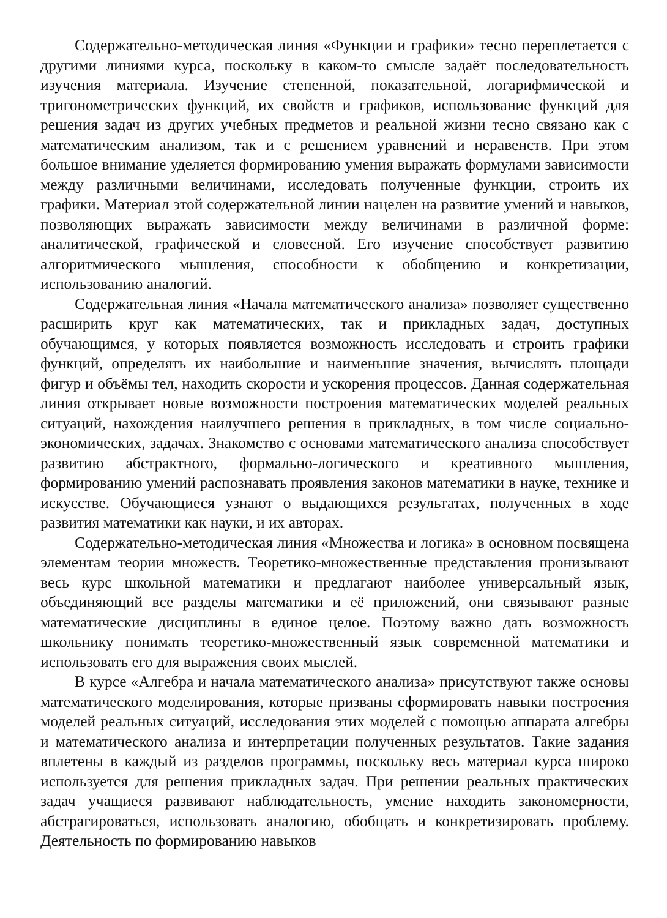Содержательно-методическая линия «Функции и графики» тесно переплетается с другими линиями курса, поскольку в каком-то смысле задаёт последовательность изучения материала. Изучение степенной, показательной, логарифмической и тригонометрических функций, их свойств и графиков, использование функций для решения задач из других учебных предметов и реальной жизни тесно связано как с математическим анализом, так и с решением уравнений и неравенств. При этом большое внимание уделяется формированию умения выражать формулами зависимости между различными величинами, исследовать полученные функции, строить их графики. Материал этой содержательной линии нацелен на развитие умений и навыков, позволяющих выражать зависимости между величинами в различной форме: аналитической, графической и словесной. Его изучение способствует развитию алгоритмического мышления, способности к обобщению и конкретизации, использованию аналогий.
Содержательная линия «Начала математического анализа» позволяет существенно расширить круг как математических, так и прикладных задач, доступных обучающимся, у которых появляется возможность исследовать и строить графики функций, определять их наибольшие и наименьшие значения, вычислять площади фигур и объёмы тел, находить скорости и ускорения процессов. Данная содержательная линия открывает новые возможности построения математических моделей реальных ситуаций, нахождения наилучшего решения в прикладных, в том числе социально-экономических, задачах. Знакомство с основами математического анализа способствует развитию абстрактного, формально-логического и креативного мышления, формированию умений распознавать проявления законов математики в науке, технике и искусстве. Обучающиеся узнают о выдающихся результатах, полученных в ходе развития математики как науки, и их авторах.
Содержательно-методическая линия «Множества и логика» в основном посвящена элементам теории множеств. Теоретико-множественные представления пронизывают весь курс школьной математики и предлагают наиболее универсальный язык, объединяющий все разделы математики и её приложений, они связывают разные математические дисциплины в единое целое. Поэтому важно дать возможность школьнику понимать теоретико-множественный язык современной математики и использовать его для выражения своих мыслей.
В курсе «Алгебра и начала математического анализа» присутствуют также основы математического моделирования, которые призваны сформировать навыки построения моделей реальных ситуаций, исследования этих моделей с помощью аппарата алгебры и математического анализа и интерпретации полученных результатов. Такие задания вплетены в каждый из разделов программы, поскольку весь материал курса широко используется для решения прикладных задач. При решении реальных практических задач учащиеся развивают наблюдательность, умение находить закономерности, абстрагироваться, использовать аналогию, обобщать и конкретизировать проблему. Деятельность по формированию навыков